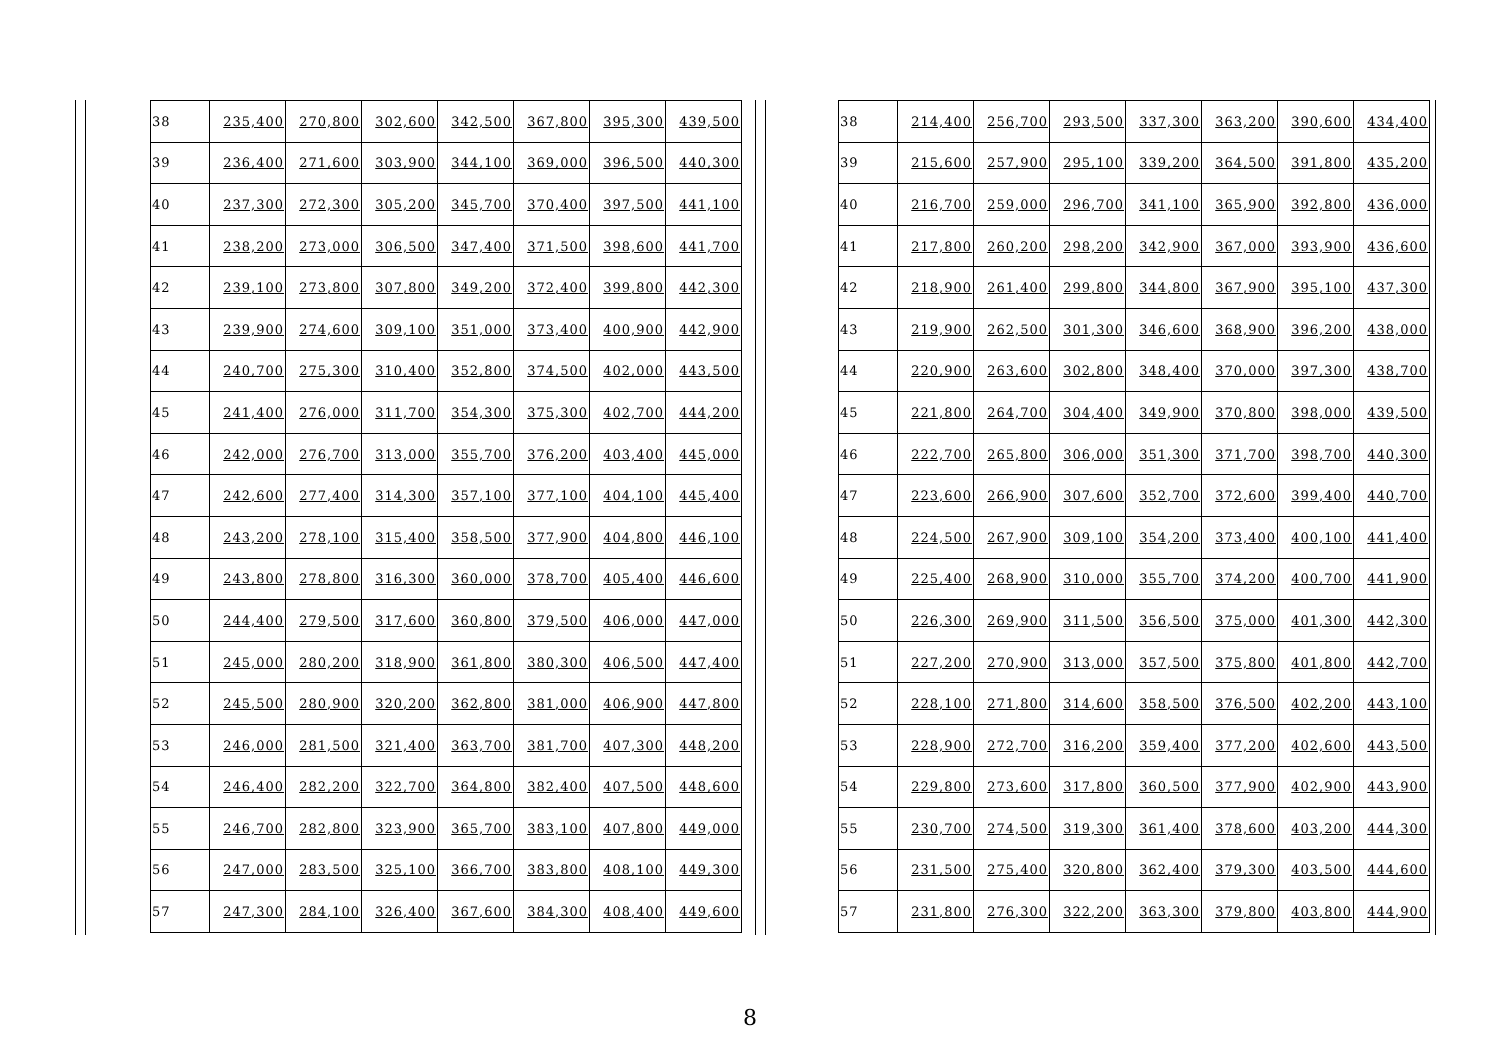| 38 | 235,400 | 270,800 | 302,600 | 342,500 | 367,800 | 395,300 | 439,500 |
| 39 | 236,400 | 271,600 | 303,900 | 344,100 | 369,000 | 396,500 | 440,300 |
| 40 | 237,300 | 272,300 | 305,200 | 345,700 | 370,400 | 397,500 | 441,100 |
| 41 | 238,200 | 273,000 | 306,500 | 347,400 | 371,500 | 398,600 | 441,700 |
| 42 | 239,100 | 273,800 | 307,800 | 349,200 | 372,400 | 399,800 | 442,300 |
| 43 | 239,900 | 274,600 | 309,100 | 351,000 | 373,400 | 400,900 | 442,900 |
| 44 | 240,700 | 275,300 | 310,400 | 352,800 | 374,500 | 402,000 | 443,500 |
| 45 | 241,400 | 276,000 | 311,700 | 354,300 | 375,300 | 402,700 | 444,200 |
| 46 | 242,000 | 276,700 | 313,000 | 355,700 | 376,200 | 403,400 | 445,000 |
| 47 | 242,600 | 277,400 | 314,300 | 357,100 | 377,100 | 404,100 | 445,400 |
| 48 | 243,200 | 278,100 | 315,400 | 358,500 | 377,900 | 404,800 | 446,100 |
| 49 | 243,800 | 278,800 | 316,300 | 360,000 | 378,700 | 405,400 | 446,600 |
| 50 | 244,400 | 279,500 | 317,600 | 360,800 | 379,500 | 406,000 | 447,000 |
| 51 | 245,000 | 280,200 | 318,900 | 361,800 | 380,300 | 406,500 | 447,400 |
| 52 | 245,500 | 280,900 | 320,200 | 362,800 | 381,000 | 406,900 | 447,800 |
| 53 | 246,000 | 281,500 | 321,400 | 363,700 | 381,700 | 407,300 | 448,200 |
| 54 | 246,400 | 282,200 | 322,700 | 364,800 | 382,400 | 407,500 | 448,600 |
| 55 | 246,700 | 282,800 | 323,900 | 365,700 | 383,100 | 407,800 | 449,000 |
| 56 | 247,000 | 283,500 | 325,100 | 366,700 | 383,800 | 408,100 | 449,300 |
| 57 | 247,300 | 284,100 | 326,400 | 367,600 | 384,300 | 408,400 | 449,600 |
| 38 | 214,400 | 256,700 | 293,500 | 337,300 | 363,200 | 390,600 | 434,400 |
| 39 | 215,600 | 257,900 | 295,100 | 339,200 | 364,500 | 391,800 | 435,200 |
| 40 | 216,700 | 259,000 | 296,700 | 341,100 | 365,900 | 392,800 | 436,000 |
| 41 | 217,800 | 260,200 | 298,200 | 342,900 | 367,000 | 393,900 | 436,600 |
| 42 | 218,900 | 261,400 | 299,800 | 344,800 | 367,900 | 395,100 | 437,300 |
| 43 | 219,900 | 262,500 | 301,300 | 346,600 | 368,900 | 396,200 | 438,000 |
| 44 | 220,900 | 263,600 | 302,800 | 348,400 | 370,000 | 397,300 | 438,700 |
| 45 | 221,800 | 264,700 | 304,400 | 349,900 | 370,800 | 398,000 | 439,500 |
| 46 | 222,700 | 265,800 | 306,000 | 351,300 | 371,700 | 398,700 | 440,300 |
| 47 | 223,600 | 266,900 | 307,600 | 352,700 | 372,600 | 399,400 | 440,700 |
| 48 | 224,500 | 267,900 | 309,100 | 354,200 | 373,400 | 400,100 | 441,400 |
| 49 | 225,400 | 268,900 | 310,000 | 355,700 | 374,200 | 400,700 | 441,900 |
| 50 | 226,300 | 269,900 | 311,500 | 356,500 | 375,000 | 401,300 | 442,300 |
| 51 | 227,200 | 270,900 | 313,000 | 357,500 | 375,800 | 401,800 | 442,700 |
| 52 | 228,100 | 271,800 | 314,600 | 358,500 | 376,500 | 402,200 | 443,100 |
| 53 | 228,900 | 272,700 | 316,200 | 359,400 | 377,200 | 402,600 | 443,500 |
| 54 | 229,800 | 273,600 | 317,800 | 360,500 | 377,900 | 402,900 | 443,900 |
| 55 | 230,700 | 274,500 | 319,300 | 361,400 | 378,600 | 403,200 | 444,300 |
| 56 | 231,500 | 275,400 | 320,800 | 362,400 | 379,300 | 403,500 | 444,600 |
| 57 | 231,800 | 276,300 | 322,200 | 363,300 | 379,800 | 403,800 | 444,900 |
8